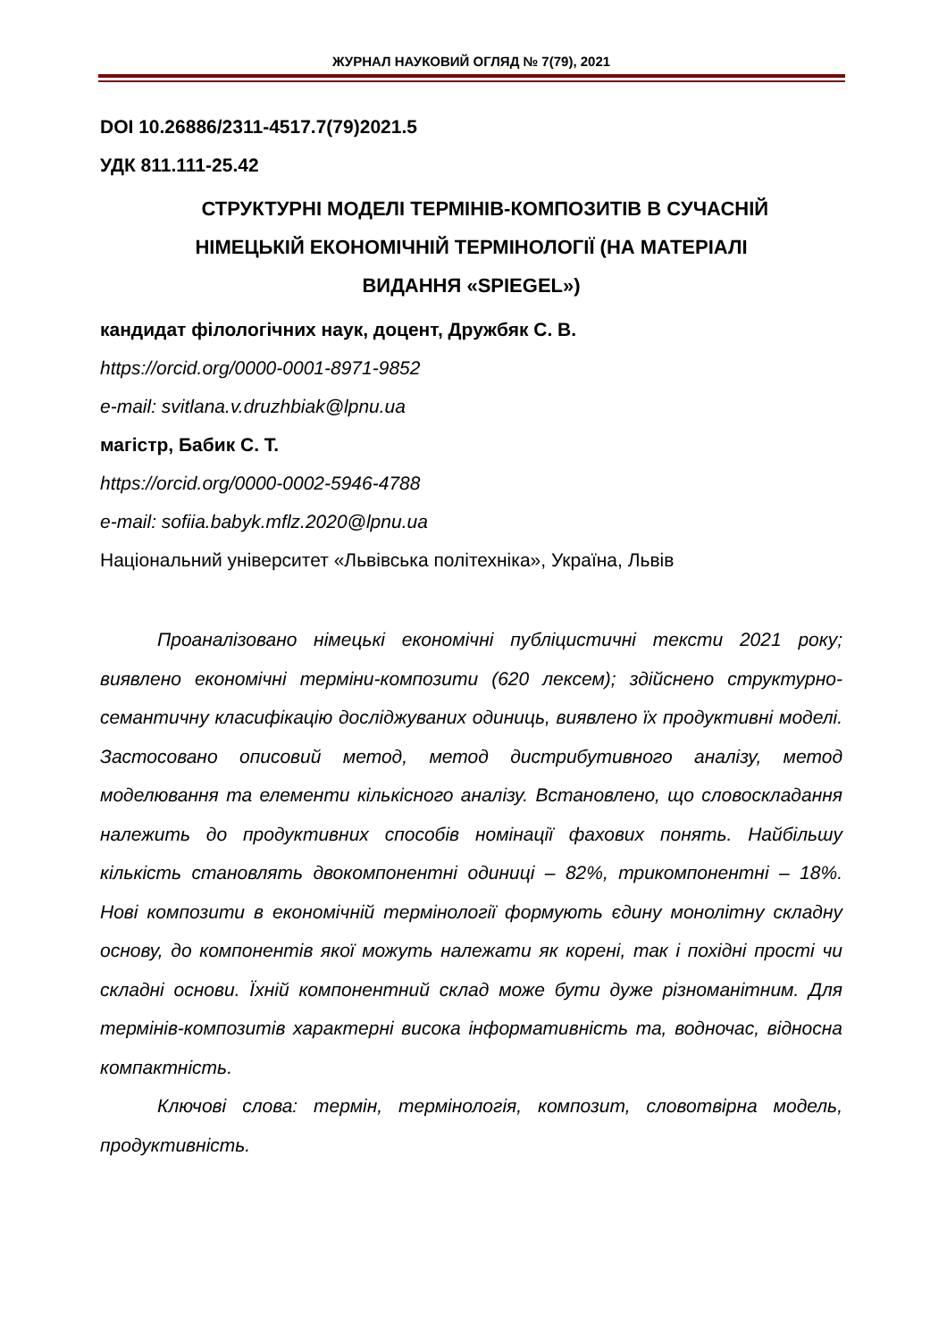ЖУРНАЛ НАУКОВИЙ ОГЛЯД № 7(79), 2021
DOI 10.26886/2311-4517.7(79)2021.5
УДК 811.111-25.42
СТРУКТУРНІ МОДЕЛІ ТЕРМІНІВ-КОМПОЗИТІВ В СУЧАСНІЙ
НІМЕЦЬКІЙ ЕКОНОМІЧНІЙ ТЕРМІНОЛОГІЇ (НА МАТЕРІАЛІ
ВИДАННЯ «SPIEGEL»)
кандидат філологічних наук, доцент, Дружбяк С. В.
https://orcid.org/0000-0001-8971-9852
e-mail: svitlana.v.druzhbiak@lpnu.ua
магістр, Бабик С. Т.
https://orcid.org/0000-0002-5946-4788
e-mail: sofiia.babyk.mflz.2020@lpnu.ua
Національний університет «Львівська політехніка», Україна, Львів
Проаналізовано німецькі економічні публіцистичні тексти 2021 року; виявлено економічні терміни-композити (620 лексем); здійснено структурно-семантичну класифікацію досліджуваних одиниць, виявлено їх продуктивні моделі. Застосовано описовий метод, метод дистрибутивного аналізу, метод моделювання та елементи кількісного аналізу. Встановлено, що словоскладання належить до продуктивних способів номінації фахових понять. Найбільшу кількість становлять двокомпонентні одиниці – 82%, трикомпонентні – 18%. Нові композити в економічній термінології формують єдину монолітну складну основу, до компонентів якої можуть належати як корені, так і похідні прості чи складні основи. Їхній компонентний склад може бути дуже різноманітним. Для термінів-композитів характерні висока інформативність та, водночас, відносна компактність.
Ключові слова: термін, термінологія, композит, словотвірна модель, продуктивність.